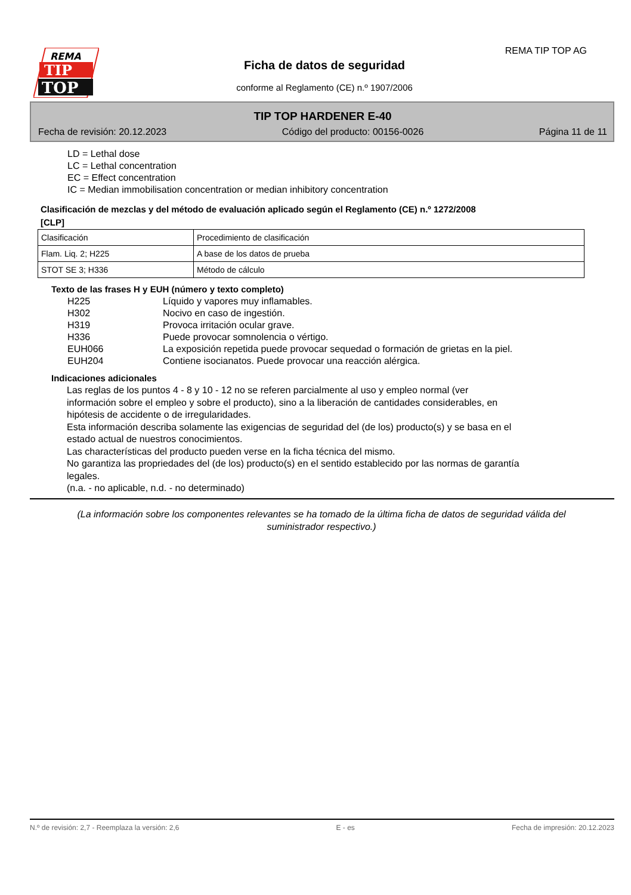REMA
TIP
TOP
REMA TIP TOP AG
Ficha de datos de seguridad
conforme al Reglamento (CE) n.º 1907/2006
TIP TOP HARDENER E-40
Fecha de revisión: 20.12.2023 Código del producto: 00156-0026 Página 11 de 11
LD = Lethal dose
LC = Lethal concentration
EC = Effect concentration
IC = Median immobilisation concentration or median inhibitory concentration
Clasificación de mezclas y del método de evaluación aplicado según el Reglamento (CE) n.º 1272/2008
[CLP]
| Clasificación | Procedimiento de clasificación |
| Flam. Liq. 2; H225 | A base de los datos de prueba |
| STOT SE 3; H336 | Método de cálculo |
Texto de las frases H y EUH (número y texto completo)
H225 Líquido y vapores muy inflamables.
H302 Nocivo en caso de ingestión.
H319 Provoca irritación ocular grave.
H336 Puede provocar somnolencia o vértigo.
EUH066 La exposición repetida puede provocar sequedad o formación de grietas en la piel.
EUH204 Contiene isocianatos. Puede provocar una reacción alérgica.
Indicaciones adicionales
Las reglas de los puntos 4 - 8 y 10 - 12 no se referen parcialmente al uso y empleo normal (ver información sobre el empleo y sobre el producto), sino a la liberación de cantidades considerables, en hipótesis de accidente o de irregularidades.
Esta información describa solamente las exigencias de seguridad del (de los) producto(s) y se basa en el estado actual de nuestros conocimientos.
Las characterísticas del producto pueden verse en la ficha técnica del mismo.
No garantiza las propriedades del (de los) producto(s) en el sentido establecido por las normas de garantía legales.
(n.a. - no aplicable, n.d. - no determinado)
(La información sobre los componentes relevantes se ha tomado de la última ficha de datos de seguridad válida del suministrador respectivo.)
N.º de revisión: 2,7 - Reemplaza la versión: 2,6 E - es Fecha de impresión: 20.12.2023